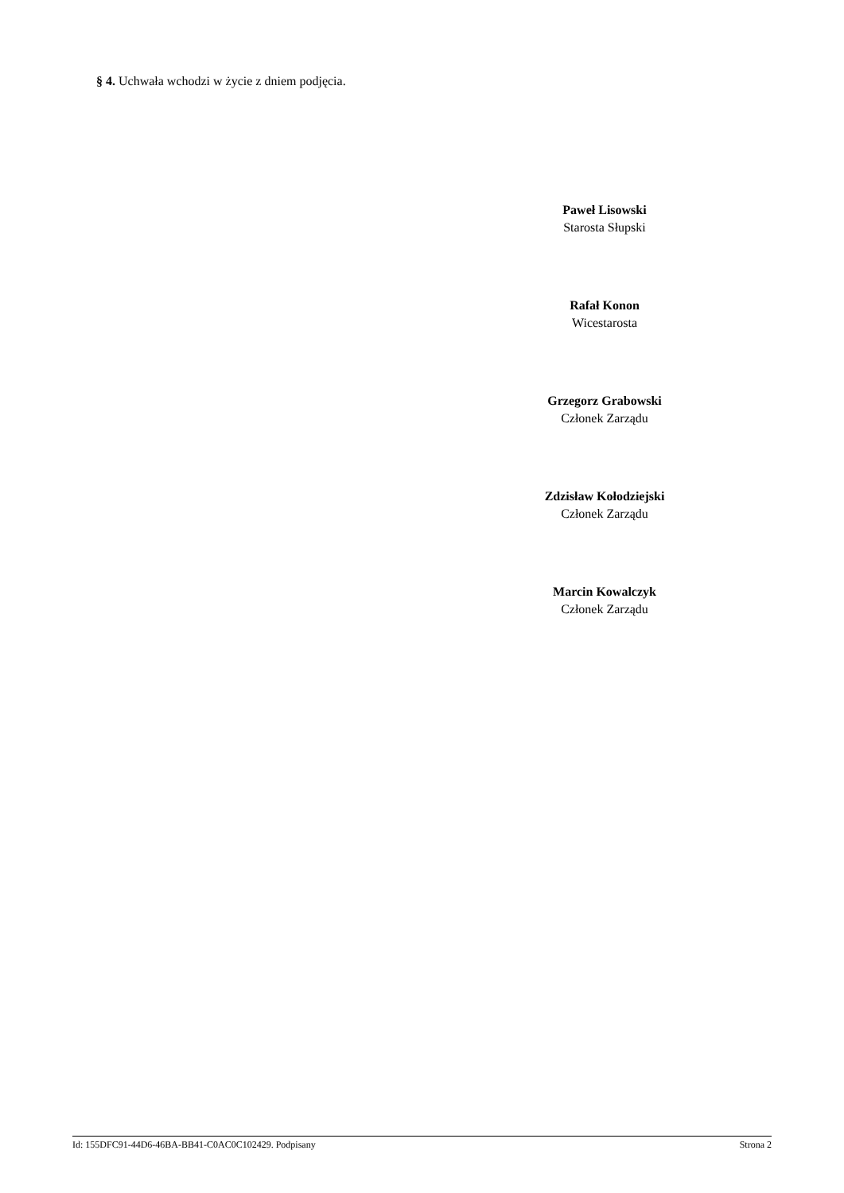§ 4. Uchwała wchodzi w życie z dniem podjęcia.
Paweł Lisowski
Starosta Słupski
Rafał Konon
Wicestarosta
Grzegorz Grabowski
Członek Zarządu
Zdzisław Kołodziejski
Członek Zarządu
Marcin Kowalczyk
Członek Zarządu
Id: 155DFC91-44D6-46BA-BB41-C0AC0C102429. Podpisany Strona 2